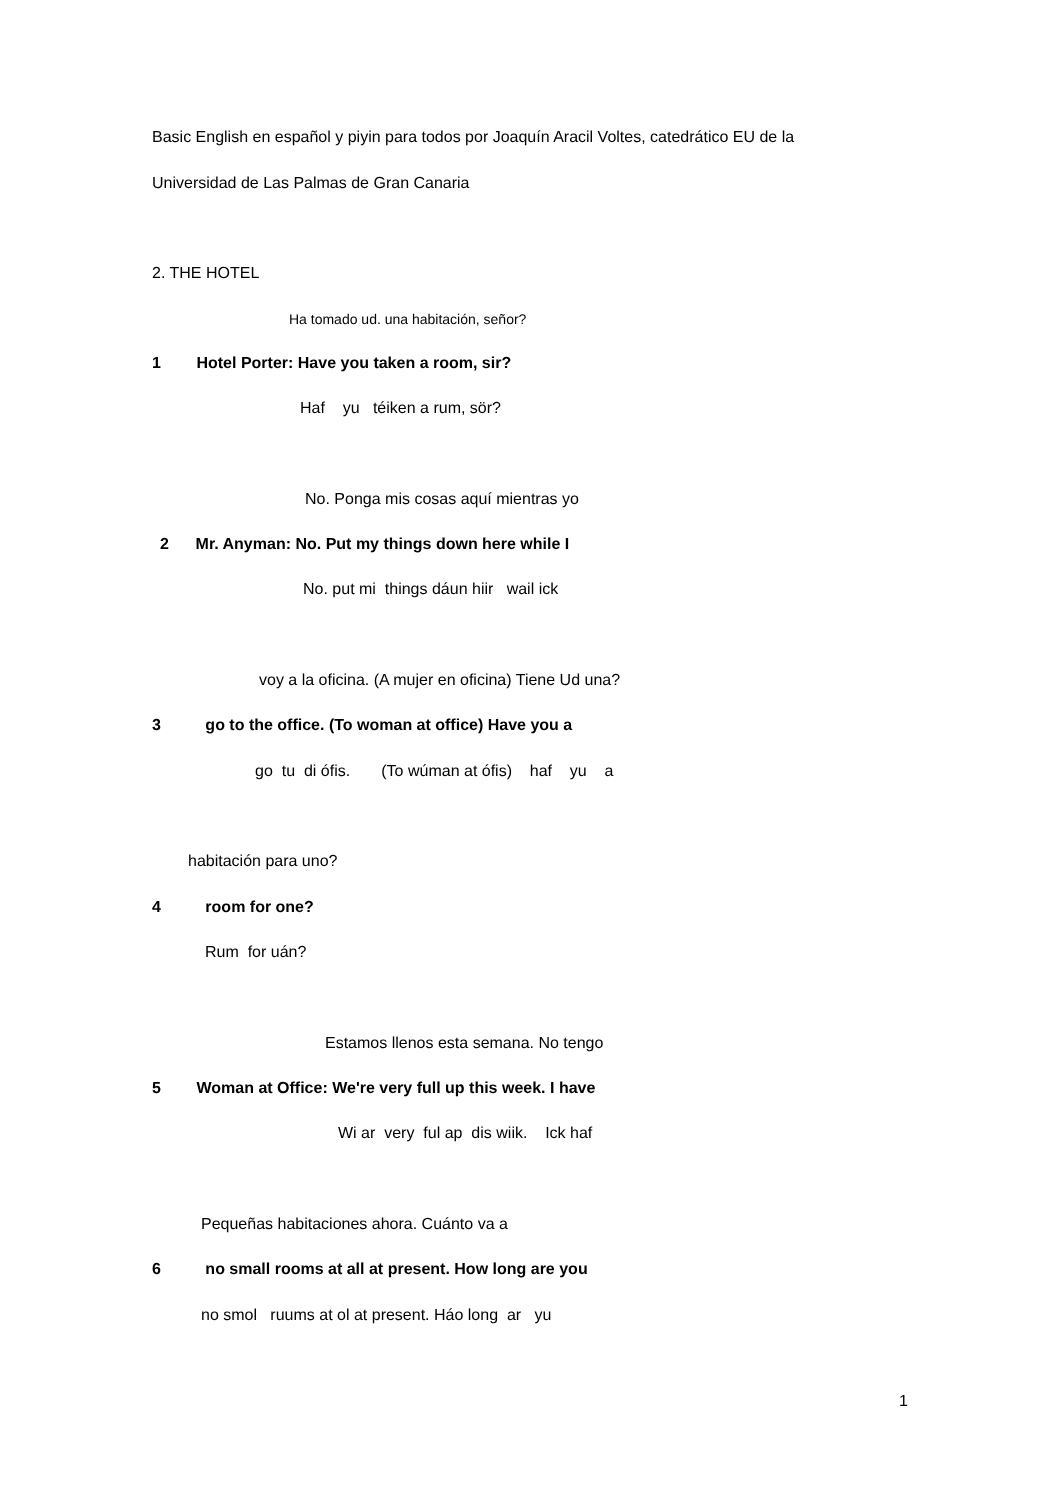Basic English en español y piyin para todos por Joaquín Aracil Voltes, catedrático EU de la
Universidad de Las Palmas de Gran Canaria
2. THE HOTEL
Ha tomado ud. una habitación, señor?
1 Hotel Porter: Have you taken a room, sir?
Haf yu téiken a rum, sör?
No. Ponga mis cosas aquí mientras yo
2 Mr. Anyman: No. Put my things down here while I
No. put mi things dáun hiir wail ick
voy a la oficina. (A mujer en oficina) Tiene Ud una?
3 go to the office. (To woman at office) Have you a
go tu di ófis. (To wúman at ófis) haf yu a
habitación para uno?
4 room for one?
Rum for uán?
Estamos llenos esta semana. No tengo
5 Woman at Office: We're very full up this week. I have
Wi ar very ful ap dis wiik. Ick haf
Pequeñas habitaciones ahora. Cuánto va a
6 no small rooms at all at present. How long are you
no smol ruums at ol at present. Háo long ar yu
1